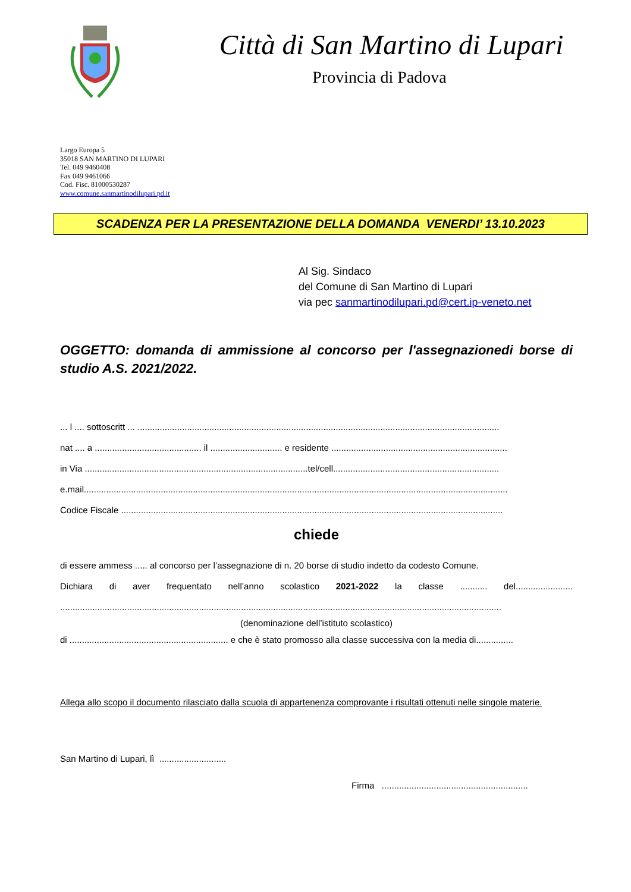Città di San Martino di Lupari
Provincia di Padova
Largo Europa 5
35018 SAN MARTINO DI LUPARI
Tel. 049 9460408
Fax 049 9461066
Cod. Fisc. 81000530287
www.comune.sanmartinodilupari.pd.it
SCADENZA PER LA PRESENTAZIONE DELLA DOMANDA VENERDI’ 13.10.2023
Al Sig. Sindaco
del Comune di San Martino di Lupari
via pec sanmartinodilupari.pd@cert.ip-veneto.net
OGGETTO: domanda di ammissione al concorso per l'assegnazionedi borse di studio A.S. 2021/2022.
... l .... sottoscritt ... ..................................................................................................................................................
nat .... a ........................................... il ............................. e residente .......................................................................
in Via ..........................................................................................tel/cell...................................................................
e.mail...........................................................................................................................................................................
Codice Fiscale ..........................................................................................................................................................
chiede
di essere ammess ..... al concorso per l’assegnazione di n. 20 borse di studio indetto da codesto Comune.
Dichiara di aver frequentato nell’anno scolastico 2021-2022 la classe ........... del.......................
..................................................................................................................................................................................
(denominazione dell’istituto scolastico)
di ................................................................ e che è stato promosso alla classe successiva con la media di...............
Allega allo scopo il documento rilasciato dalla scuola di appartenenza comprovante i risultati ottenuti nelle singole materie.
San Martino di Lupari, lì ...........................
Firma ...........................................................